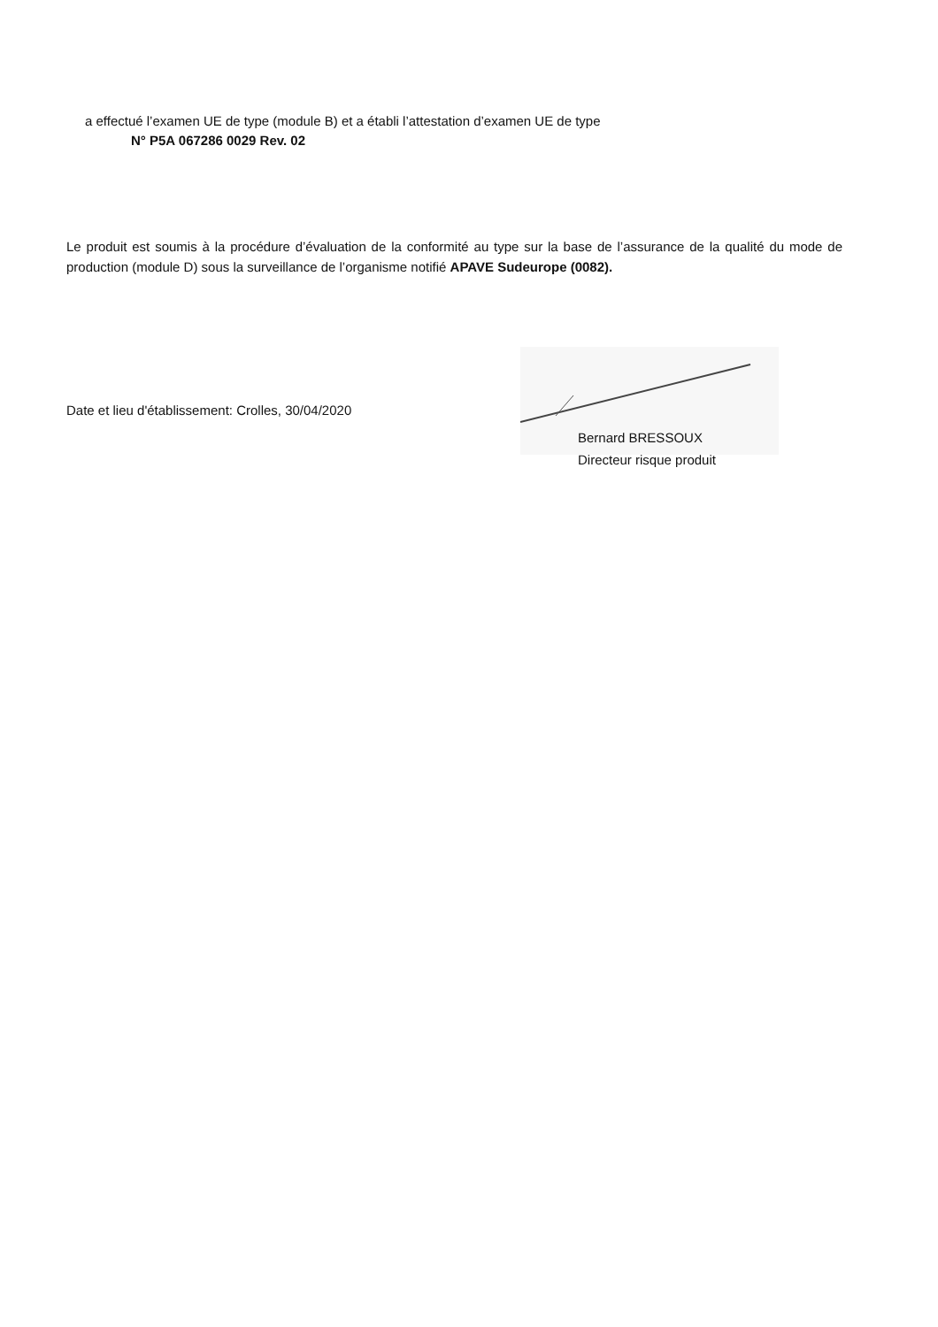a effectué l’examen UE de type (module B) et a établi l’attestation d’examen UE de type
N° P5A 067286 0029 Rev. 02
Le produit est soumis à la procédure d’évaluation de la conformité au type sur la base de l’assurance de la qualité du mode de production (module D) sous la surveillance de l’organisme notifié APAVE Sudeurope (0082).
Date et lieu d'établissement: Crolles, 30/04/2020
Bernard BRESSOUX
Directeur risque produit